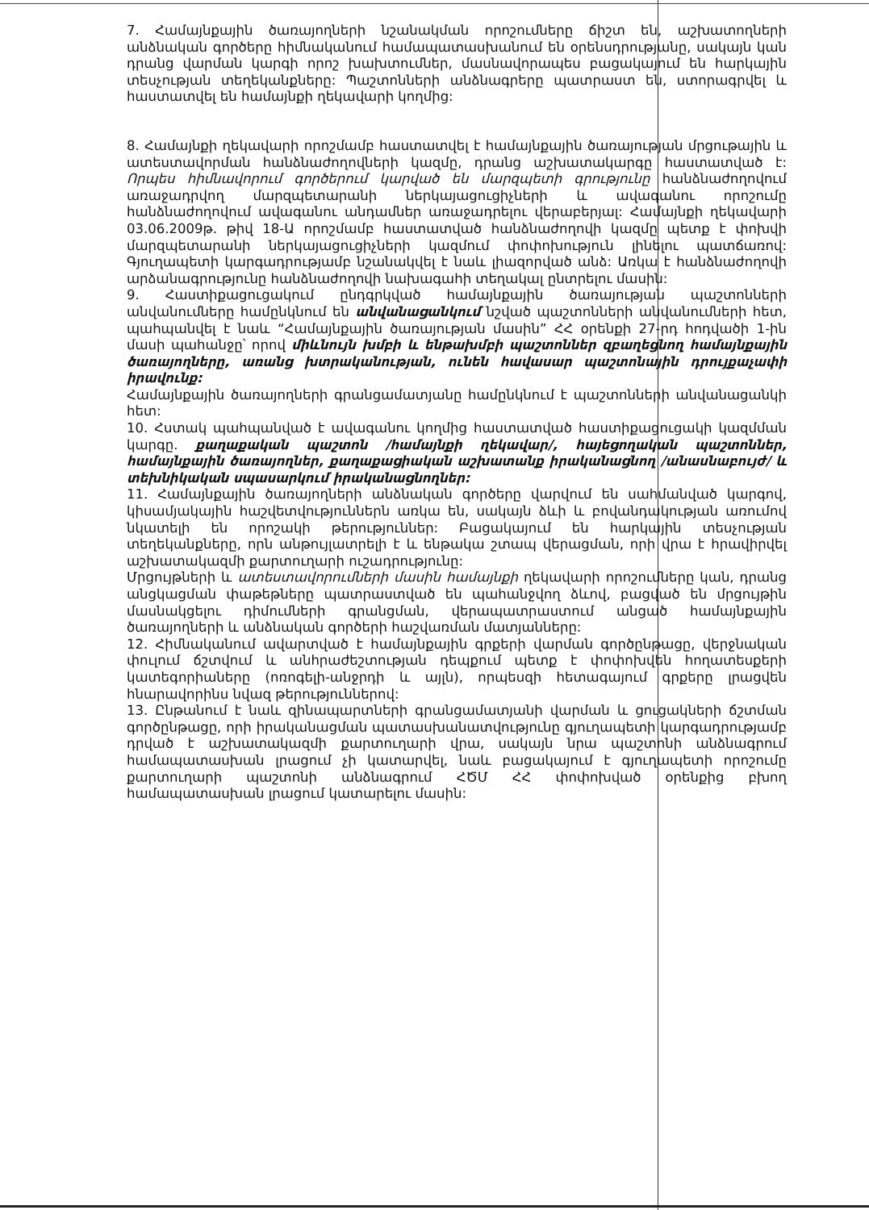7. Համայնքային ծառայողների նշանակման որոշումները ճիշտ են, աշխատողների անձնական գործերը հիմնականում համապատասխանում են օրենսդրությանը, սակայն կան դրանց վարման կարգի որոշ խախտումներ, մասնավորապես բացակայում են հարկային տեսչության տեղեկանքները: Պաշտոնների անձնագրերը պատրաստ են, ստորագրվել և հաստատվել են համայնքի ղեկավարի կողմից:
8. Համայնքի ղեկավարի որոշմամբ հաստատվել է համայնքային ծառայության մրցութային և ատեստավորման հանձնաժողովների կազմը, դրանց աշխատակարգը հաստատված է: Որպես հիմնավորում գործերում կարված են մարզպետի գրությունը հանձնաժողովում առաջադրվող մարզպետարանի ներկայացուցիչների և ավագանու որոշումը հանձնաժողովում ավագանու անդամներ առաջադրելու վերաբերյալ: Համայնքի ղեկավարի 03.06.2009թ. թիվ 18-Ա որոշմամբ հաստատված հանձնաժողովի կազմը պետք է փոխվի մարզպետարանի ներկայացուցիչների կազմում փոփոխություն լինելու պատճառով: Գյուղապետի կարգադրությամբ նշանակվել է նաև լիազորված անձ: Առկա է հանձնաժողովի արձանագրությունը հանձնաժողովի նախագահի տեղակալ ընտրելու մասին:
9. Հաստիքացուցակում ընդգրկված համայնքային ծառայության պաշտոնների անվանումները համընկնում են անվանացանկում նշված պաշտոնների անվանումների հետ, պահպանվել է նաև “Համայնքային ծառայության մասին” ՀՀ օրենքի 27-րդ հոդվածի 1-ին մասի պահանջը՝ որով միևնույն խմբի և ենթախմբի պաշտոններ զբաղեցնող համայնքային ծառայողները, առանց խտրականության, ունեն հավասար պաշտոնային դրույքաչափի իրավունք:
Համայնքային ծառայողների գրանցամատյանը համընկնում է պաշտոնների անվանացանկի հետ:
10. Հստակ պահպանված է ավագանու կողմից հաստատված հաստիքացուցակի կազմման կարգը. քաղաքական պաշտոն /համայնքի ղեկավար/, հայեցողական պաշտոններ, համայնքային ծառայողներ, քաղաքացիական աշխատանք իրականացնող /անասնաբույժ/ և տեխնիկական սպասարկում իրականացնողներ:
11. Համայնքային ծառայողների անձնական գործերը վարվում են սահմանված կարգով, կիսամյակային հաշվետվություններն առկա են, սակայն ձևի և բովանդակության առումով նկատելի են որոշակի թերություններ: Բացակայում են հարկային տեսչության տեղեկանքները, որն անթույլատրելի է և ենթակա շտապ վերացման, որի վրա է հրավիրվել աշխատակազմի քարտուղարի ուշադրությունը:
Մրցույթների և ատեստավորումների մասին համայնքի ղեկավարի որոշումները կան, դրանց անցկացման փաթեթները պատրաստված են պահանջվող ձևով, բացված են մրցույթին մասնակցելու դիմումների գրանցման, վերապատրաստում անցած համայնքային ծառայողների և անձնական գործերի հաշվառման մատյանները:
12. Հիմնականում ավարտված է համայնքային գրքերի վարման գործընթացը, վերջնական փուլում ճշտվում և անհրաժեշտության դեպքում պետք է փոփոխվեն հողատեսքերի կատեգորիաները (ոռոգելի-անջրդի և այլն), որպեսզի հետագայում գրքերը լրացվեն հնարավորինս նվազ թերություններով:
13. Ընթանում է նաև զինապարտների գրանցամատյանի վարման և ցուցակների ճշտման գործընթացը, որի իրականացման պատասխանատվությունը գյուղապետի կարգադրությամբ դրված է աշխատակազմի քարտուղարի վրա, սակայն նրա պաշտոնի անձնագրում համապատասխան լրացում չի կատարվել, նաև բացակայում է գյուղապետի որոշումը քարտուղարի պաշտոնի անձնագրում ՀԾՄ ՀՀ փոփոխված օրենքից բխող համապատասխան լրացում կատարելու մասին: